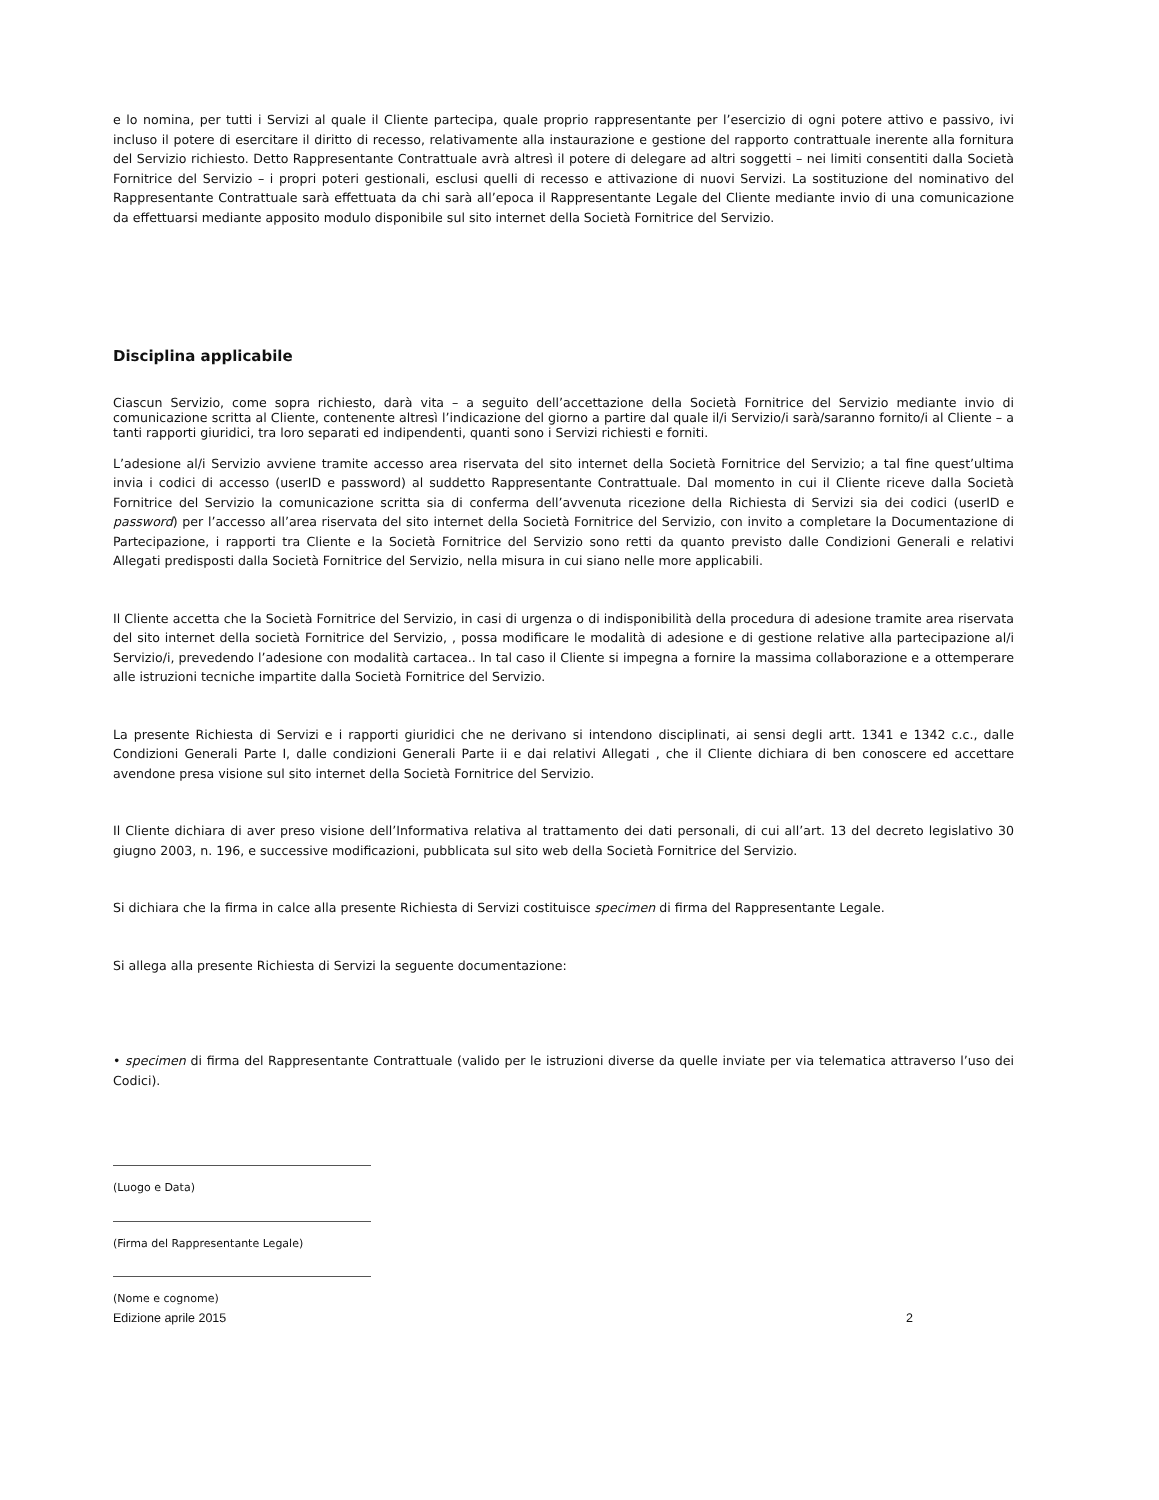e lo nomina, per tutti i Servizi al quale il Cliente partecipa, quale proprio rappresentante per l’esercizio di ogni potere attivo e passivo, ivi incluso il potere di esercitare il diritto di recesso, relativamente alla instaurazione e gestione del rapporto contrattuale inerente alla fornitura del Servizio richiesto. Detto Rappresentante Contrattuale avrà altresì il potere di delegare ad altri soggetti – nei limiti consentiti dalla Società Fornitrice del Servizio – i propri poteri gestionali, esclusi quelli di recesso e attivazione di nuovi Servizi. La sostituzione del nominativo del Rappresentante Contrattuale sarà effettuata da chi sarà all’epoca il Rappresentante Legale del Cliente mediante invio di una comunicazione da effettuarsi mediante apposito modulo disponibile sul sito internet della Società Fornitrice del Servizio.
Disciplina applicabile
Ciascun Servizio, come sopra richiesto, darà vita – a seguito dell’accettazione della Società Fornitrice del Servizio mediante invio di comunicazione scritta al Cliente, contenente altresì l’indicazione del giorno a partire dal quale il/i Servizio/i sarà/saranno fornito/i al Cliente – a tanti rapporti giuridici, tra loro separati ed indipendenti, quanti sono i Servizi richiesti e forniti.
L’adesione al/i Servizio avviene tramite accesso area riservata del sito internet della Società Fornitrice del Servizio; a tal fine quest’ultima invia i codici di accesso (userID e password) al suddetto Rappresentante Contrattuale. Dal momento in cui il Cliente riceve dalla Società Fornitrice del Servizio la comunicazione scritta sia di conferma dell’avvenuta ricezione della Richiesta di Servizi sia dei codici (userID e password) per l’accesso all’area riservata del sito internet della Società Fornitrice del Servizio, con invito a completare la Documentazione di Partecipazione, i rapporti tra Cliente e la Società Fornitrice del Servizio sono retti da quanto previsto dalle Condizioni Generali e relativi Allegati predisposti dalla Società Fornitrice del Servizio, nella misura in cui siano nelle more applicabili.
Il Cliente accetta che la Società Fornitrice del Servizio, in casi di urgenza o di indisponibilità della procedura di adesione tramite area riservata del sito internet della società Fornitrice del Servizio, , possa modificare le modalità di adesione e di gestione relative alla partecipazione al/i Servizio/i, prevedendo l’adesione con modalità cartacea.. In tal caso il Cliente si impegna a fornire la massima collaborazione e a ottemperare alle istruzioni tecniche impartite dalla Società Fornitrice del Servizio.
La presente Richiesta di Servizi e i rapporti giuridici che ne derivano si intendono disciplinati, ai sensi degli artt. 1341 e 1342 c.c., dalle Condizioni Generali Parte I, dalle condizioni Generali Parte ii e dai relativi Allegati , che il Cliente dichiara di ben conoscere ed accettare avendone presa visione sul sito internet della Società Fornitrice del Servizio.
Il Cliente dichiara di aver preso visione dell’Informativa relativa al trattamento dei dati personali, di cui all’art. 13 del decreto legislativo 30 giugno 2003, n. 196, e successive modificazioni, pubblicata sul sito web della Società Fornitrice del Servizio.
Si dichiara che la firma in calce alla presente Richiesta di Servizi costituisce specimen di firma del Rappresentante Legale.
Si allega alla presente Richiesta di Servizi la seguente documentazione:
• specimen di firma del Rappresentante Contrattuale (valido per le istruzioni diverse da quelle inviate per via telematica attraverso l’uso dei Codici).
(Luogo e Data)
(Firma del Rappresentante Legale)
(Nome e cognome)
Edizione aprile 2015 2